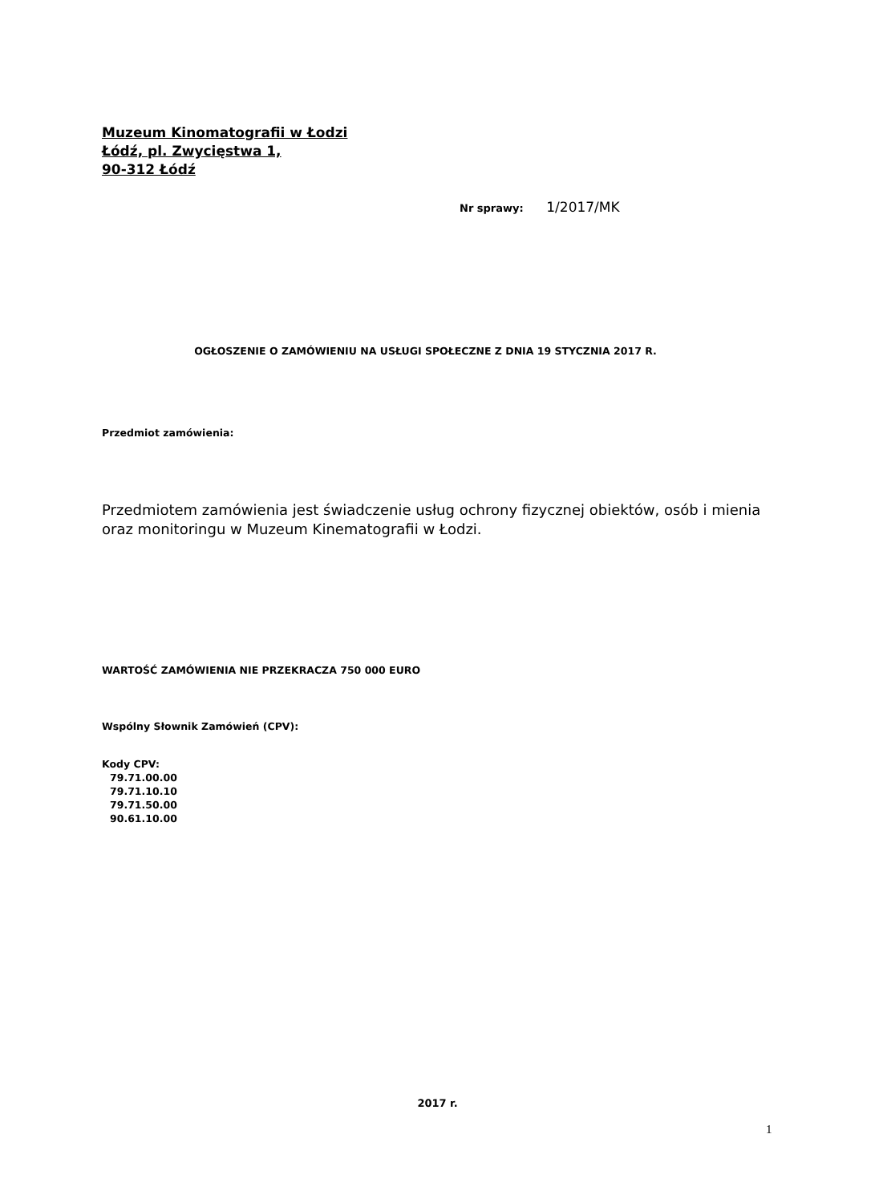Muzeum Kinomatografii w Łodzi
Łódź, pl. Zwycięstwa 1,
90-312 Łódź
Nr sprawy: 1/2017/MK
OGŁOSZENIE O ZAMÓWIENIU NA USŁUGI SPOŁECZNE Z DNIA 19 STYCZNIA 2017 R.
Przedmiot zamówienia:
Przedmiotem zamówienia jest świadczenie usług ochrony fizycznej obiektów, osób i mienia oraz monitoringu w Muzeum Kinematografii w Łodzi.
WARTOŚĆ ZAMÓWIENIA NIE PRZEKRACZA 750 000 EURO
Wspólny Słownik Zamówień (CPV):
Kody CPV:
79.71.00.00
79.71.10.10
79.71.50.00
90.61.10.00
2017 r.
1